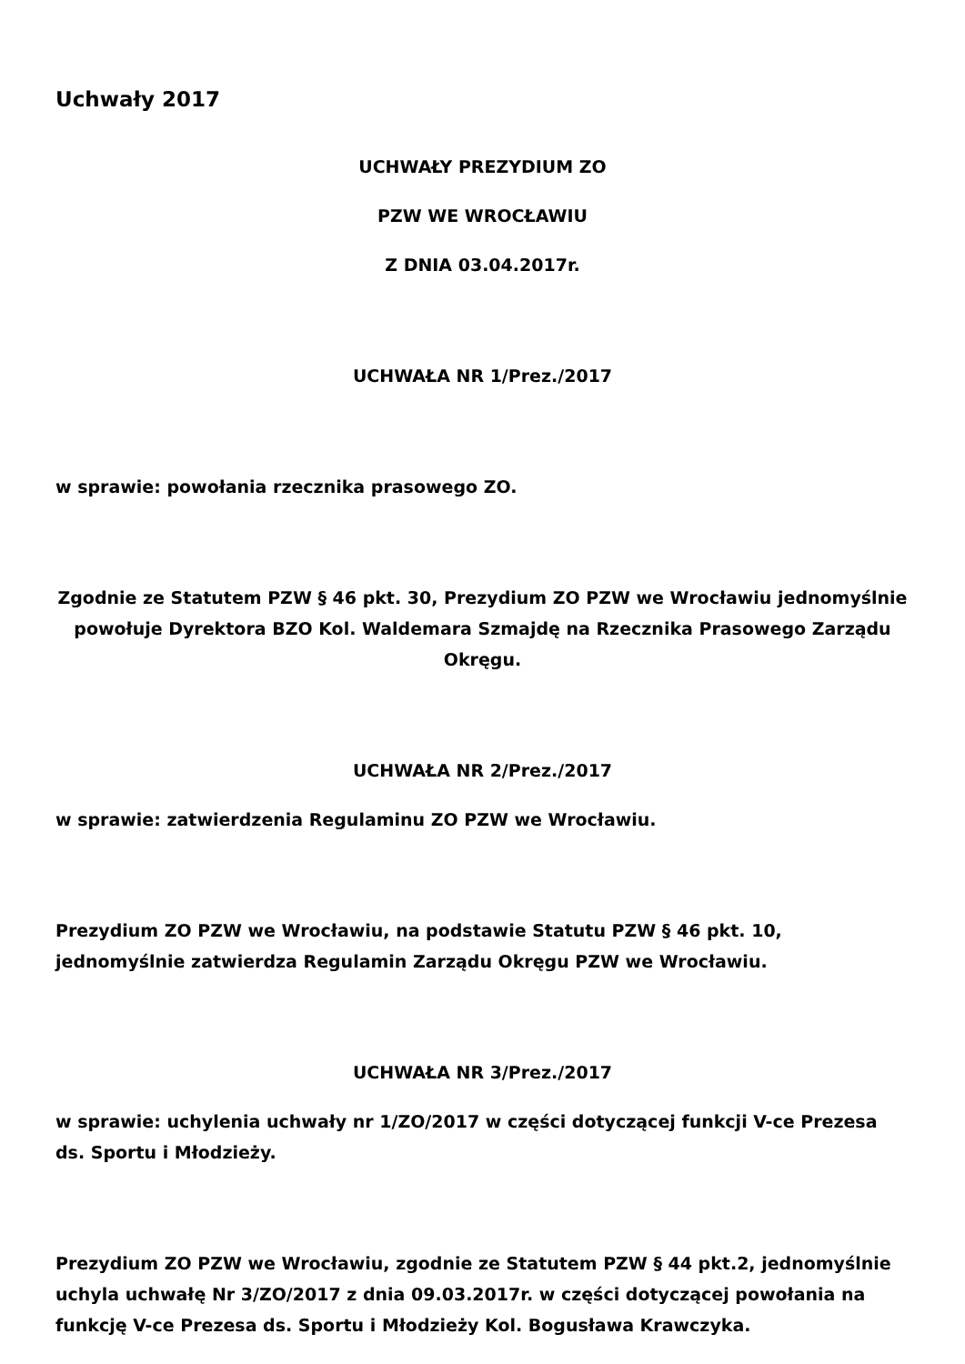Uchwały 2017
UCHWAŁY PREZYDIUM ZO
PZW WE WROCŁAWIU
Z DNIA 03.04.2017r.
UCHWAŁA NR 1/Prez./2017
w sprawie: powołania rzecznika prasowego ZO.
Zgodnie ze Statutem PZW § 46 pkt. 30, Prezydium ZO PZW we Wrocławiu jednomyślnie powołuje Dyrektora BZO Kol. Waldemara Szmajdę na Rzecznika Prasowego Zarządu Okręgu.
UCHWAŁA NR 2/Prez./2017
w sprawie: zatwierdzenia Regulaminu ZO PZW we Wrocławiu.
Prezydium ZO PZW we Wrocławiu, na podstawie Statutu PZW § 46 pkt. 10, jednomyślnie zatwierdza Regulamin Zarządu Okręgu PZW we Wrocławiu.
UCHWAŁA NR 3/Prez./2017
w sprawie: uchylenia uchwały nr 1/ZO/2017 w części dotyczącej funkcji V-ce Prezesa ds. Sportu i Młodzieży.
Prezydium ZO PZW we Wrocławiu, zgodnie ze Statutem PZW § 44 pkt.2, jednomyślnie uchyla uchwałę Nr 3/ZO/2017 z dnia 09.03.2017r. w części dotyczącej powołania na funkcję V-ce Prezesa ds. Sportu i Młodzieży Kol. Bogusława Krawczyka.